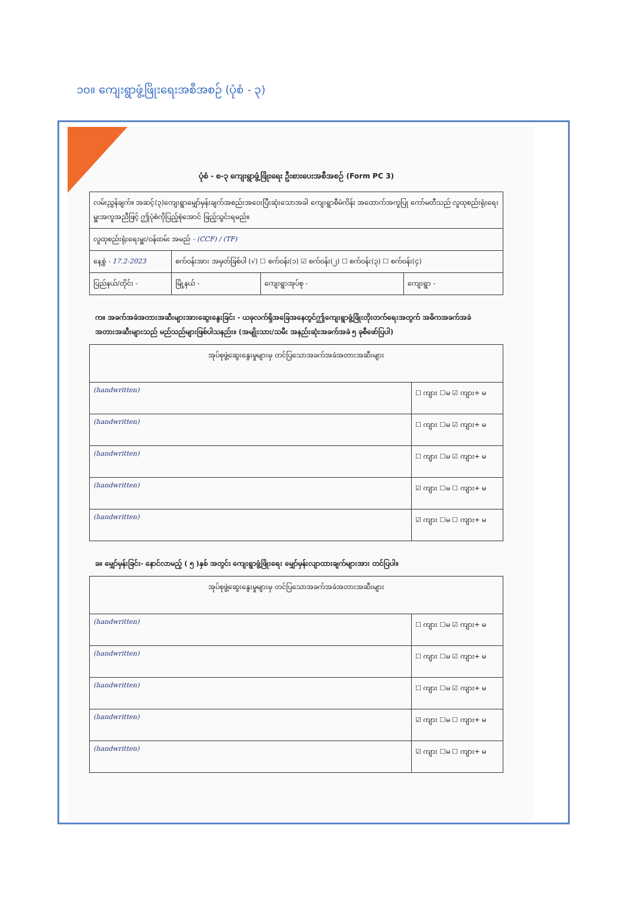၁၀။ ကျေးရွာဖွံ့ဖြိုးရေးအစီအစဉ် (ပုံစံ - ၃)
ပုံစံ - စ-၃ ကျေးရွာဖွံ့ဖြိုးရေး ဦးစားပေးအစီအစဉ် (Form PC 3)
| လမ်းညွှန်ချက်။ အဆင့်(၃)ကျေးရွာမျှော်မှန်းချက်အစည်းအဝေးပြီးဆုံးသောအခါ ကျေးရွာစီမံကိန်း အထောက်အကူပြု ကော်မတီသည် လူထုစည်းရုံးရေးမှူးအကူအညီဖြင့် ဤပုံစံကိုပြည့်စုံအောင် ဖြည့်သွင်းရမည်။ | | | |
| လူထုစည်းရုံးရေးမှူး/ဝန်ထမ်း အမည် - (CCF) / (TF) | | | |
| နေ့စွဲ - 17.2-2023 | စက်ဝန်းအား အမှတ်ခြစ်ပါ (√) ☐ စက်ဝန်း(၁) ☑ စက်ဝန်း(၂) ☐ စက်ဝန်း(၃) ☐ စက်ဝန်း(၄) | | |
| ပြည်နယ်/တိုင်း - | မြို့နယ် - | ကျေးရွာအုပ်စု - | ကျေးရွာ - |
က။ အခက်အခဲအတားအဆီးများအားဆွေးနွေးခြင်း - ယခုလက်ရှိအခြေအနေတွင်ဤကျေးရွာဖွံ့ဖြိုးတိုးတက်ရေးအတွက် အဓိကအခက်အခဲအတားအဆီးများသည် မည်သည်များဖြစ်ပါသနည်း။ (အမျိုးသား/သမီး အနည်းဆုံးအခက်အခဲ ၅ ခုစီဖော်ပြပါ)
| အုပ်စုဖွဲ့ဆွေးနွေးမှုများမှ တင်ပြသောအခက်အခဲအတားအဆီးများ | |
| --- | --- |
| (handwritten) | ☐ ကျား ☐မ ☑ ကျား+ မ |
| (handwritten) | ☐ ကျား ☐မ ☑ ကျား+ မ |
| (handwritten) | ☐ ကျား ☐မ ☑ ကျား+ မ |
| (handwritten) | ☑ ကျား ☐မ ☐ ကျား+ မ |
| (handwritten) | ☑ ကျား ☐မ ☐ ကျား+ မ |
ခ။ မျှော်မှန်းခြင်း- နောင်လာမည့် ( ၅ )နှစ် အတွင်း ကျေးရွာဖွံ့ဖြိုးရေး မျှော်မှန်းလျာထားချက်များအား တင်ပြပါ။
| အုပ်စုဖွဲ့ဆွေးနွေးမှုများမှ တင်ပြသောအခက်အခဲအတားအဆီးများ | |
| --- | --- |
| (handwritten) | ☐ ကျား ☐မ ☑ ကျား+ မ |
| (handwritten) | ☐ ကျား ☐မ ☑ ကျား+ မ |
| (handwritten) | ☐ ကျား ☐မ ☑ ကျား+ မ |
| (handwritten) | ☑ ကျား ☐မ ☐ ကျား+ မ |
| (handwritten) | ☑ ကျား ☐မ ☐ ကျား+ မ |